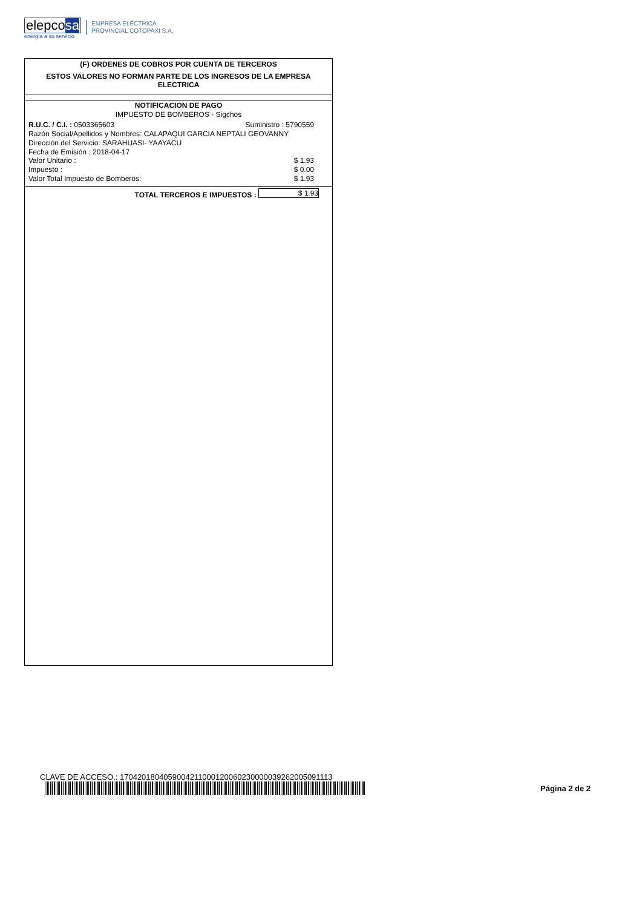elepcosa
energía a su servicio
EMPRESA ELÉCTRICA
PROVINCIAL COTOPAXI S.A.
(F) ORDENES DE COBROS POR CUENTA DE TERCEROS
ESTOS VALORES NO FORMAN PARTE DE LOS INGRESOS DE LA EMPRESA ELECTRICA
NOTIFICACION DE PAGO
IMPUESTO DE BOMBEROS - Sigchos
R.U.C. / C.I. : 0503365603 Suministro : 5790559
Razón Social/Apellidos y Nombres: CALAPAQUI GARCIA NEPTALI GEOVANNY
Dirección del Servicio: SARAHUASI- YAAYACU
Fecha de Emisión : 2018-04-17
Valor Unitario : $ 1.93
Impuesto : $ 0.00
Valor Total Impuesto de Bomberos: $ 1.93
TOTAL TERCEROS E IMPUESTOS : $ 1.93
CLAVE DE ACCESO.: 1704201804059004211000120060230000039262005091113
Página 2 de 2